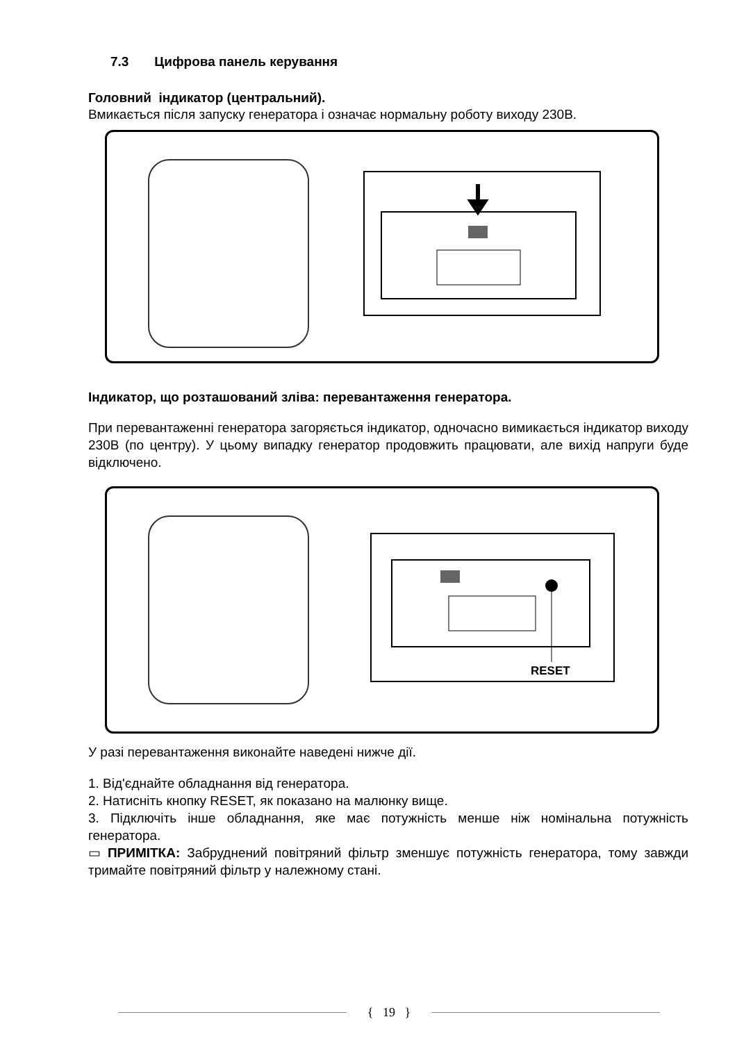7.3 Цифрова панель керування
Головний індикатор (центральний).
Вмикається після запуску генератора і означає нормальну роботу виходу 230В.
Індикатор, що розташований зліва: перевантаження генератора.
При перевантаженні генератора загоряється індикатор, одночасно вимикається індикатор виходу 230В (по центру). У цьому випадку генератор продовжить працювати, але вихід напруги буде відключено.
RESET
У разі перевантаження виконайте наведені нижче дії.
1. Від'єднайте обладнання від генератора.
2. Натисніть кнопку RESET, як показано на малюнку вище.
3. Підключіть інше обладнання, яке має потужність менше ніж номінальна потужність генератора.
▭ ПРИМІТКА: Забруднений повітряний фільтр зменшує потужність генератора, тому завжди тримайте повітряний фільтр у належному стані.
{ 19 }